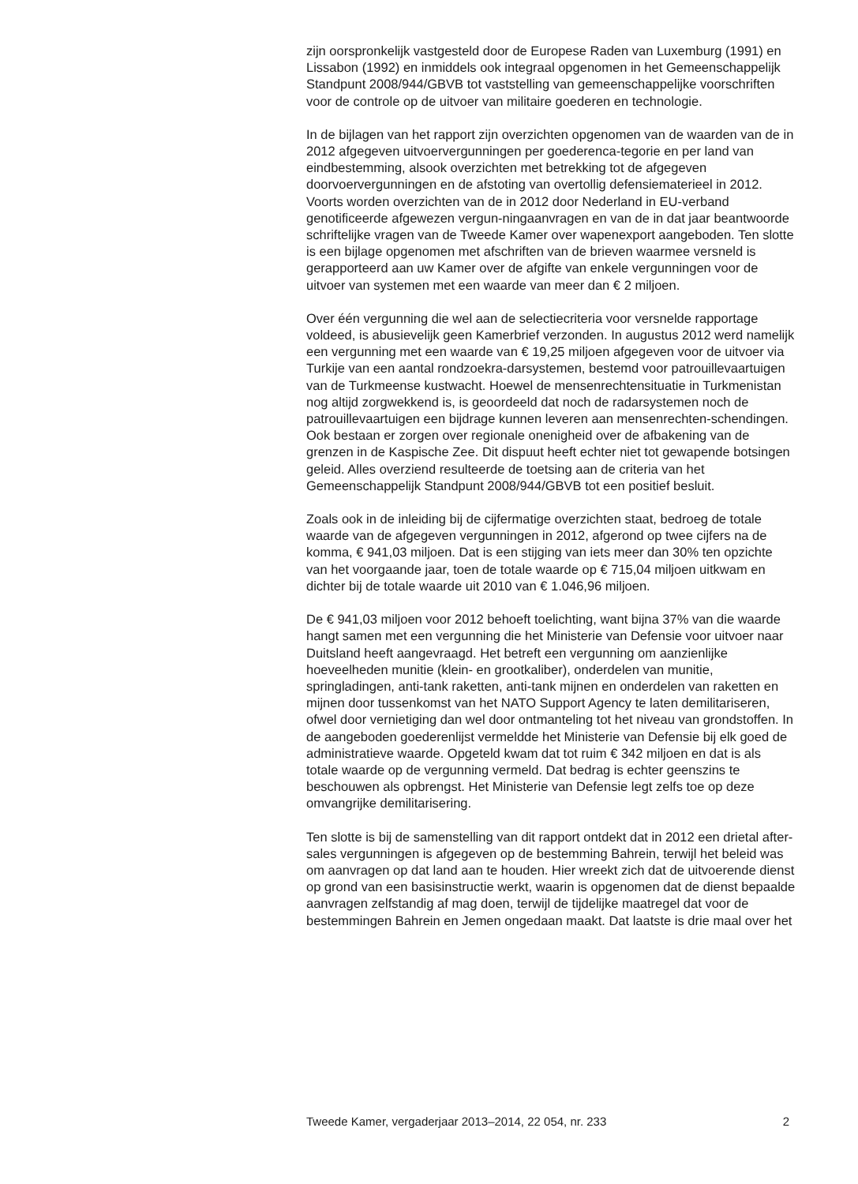zijn oorspronkelijk vastgesteld door de Europese Raden van Luxemburg (1991) en Lissabon (1992) en inmiddels ook integraal opgenomen in het Gemeenschappelijk Standpunt 2008/944/GBVB tot vaststelling van gemeenschappelijke voorschriften voor de controle op de uitvoer van militaire goederen en technologie.
In de bijlagen van het rapport zijn overzichten opgenomen van de waarden van de in 2012 afgegeven uitvoervergunningen per goederenca-tegorie en per land van eindbestemming, alsook overzichten met betrekking tot de afgegeven doorvoervergunningen en de afstoting van overtollig defensiematerieel in 2012. Voorts worden overzichten van de in 2012 door Nederland in EU-verband genotificeerde afgewezen vergun-ningaanvragen en van de in dat jaar beantwoorde schriftelijke vragen van de Tweede Kamer over wapenexport aangeboden. Ten slotte is een bijlage opgenomen met afschriften van de brieven waarmee versneld is gerapporteerd aan uw Kamer over de afgifte van enkele vergunningen voor de uitvoer van systemen met een waarde van meer dan € 2 miljoen.
Over één vergunning die wel aan de selectiecriteria voor versnelde rapportage voldeed, is abusievelijk geen Kamerbrief verzonden. In augustus 2012 werd namelijk een vergunning met een waarde van € 19,25 miljoen afgegeven voor de uitvoer via Turkije van een aantal rondzoekra-darsystemen, bestemd voor patrouillevaartuigen van de Turkmeense kustwacht. Hoewel de mensenrechtensituatie in Turkmenistan nog altijd zorgwekkend is, is geoordeeld dat noch de radarsystemen noch de patrouillevaartuigen een bijdrage kunnen leveren aan mensenrechten-schendingen. Ook bestaan er zorgen over regionale onenigheid over de afbakening van de grenzen in de Kaspische Zee. Dit dispuut heeft echter niet tot gewapende botsingen geleid. Alles overziend resulteerde de toetsing aan de criteria van het Gemeenschappelijk Standpunt 2008/944/GBVB tot een positief besluit.
Zoals ook in de inleiding bij de cijfermatige overzichten staat, bedroeg de totale waarde van de afgegeven vergunningen in 2012, afgerond op twee cijfers na de komma, € 941,03 miljoen. Dat is een stijging van iets meer dan 30% ten opzichte van het voorgaande jaar, toen de totale waarde op € 715,04 miljoen uitkwam en dichter bij de totale waarde uit 2010 van € 1.046,96 miljoen.
De € 941,03 miljoen voor 2012 behoeft toelichting, want bijna 37% van die waarde hangt samen met een vergunning die het Ministerie van Defensie voor uitvoer naar Duitsland heeft aangevraagd. Het betreft een vergunning om aanzienlijke hoeveelheden munitie (klein- en grootkaliber), onderdelen van munitie, springladingen, anti-tank raketten, anti-tank mijnen en onderdelen van raketten en mijnen door tussenkomst van het NATO Support Agency te laten demilitariseren, ofwel door vernietiging dan wel door ontmanteling tot het niveau van grondstoffen. In de aangeboden goederenlijst vermeldde het Ministerie van Defensie bij elk goed de administratieve waarde. Opgeteld kwam dat tot ruim € 342 miljoen en dat is als totale waarde op de vergunning vermeld. Dat bedrag is echter geenszins te beschouwen als opbrengst. Het Ministerie van Defensie legt zelfs toe op deze omvangrijke demilitarisering.
Ten slotte is bij de samenstelling van dit rapport ontdekt dat in 2012 een drietal after-sales vergunningen is afgegeven op de bestemming Bahrein, terwijl het beleid was om aanvragen op dat land aan te houden. Hier wreekt zich dat de uitvoerende dienst op grond van een basisinstructie werkt, waarin is opgenomen dat de dienst bepaalde aanvragen zelfstandig af mag doen, terwijl de tijdelijke maatregel dat voor de bestemmingen Bahrein en Jemen ongedaan maakt. Dat laatste is drie maal over het
Tweede Kamer, vergaderjaar 2013–2014, 22 054, nr. 233 2